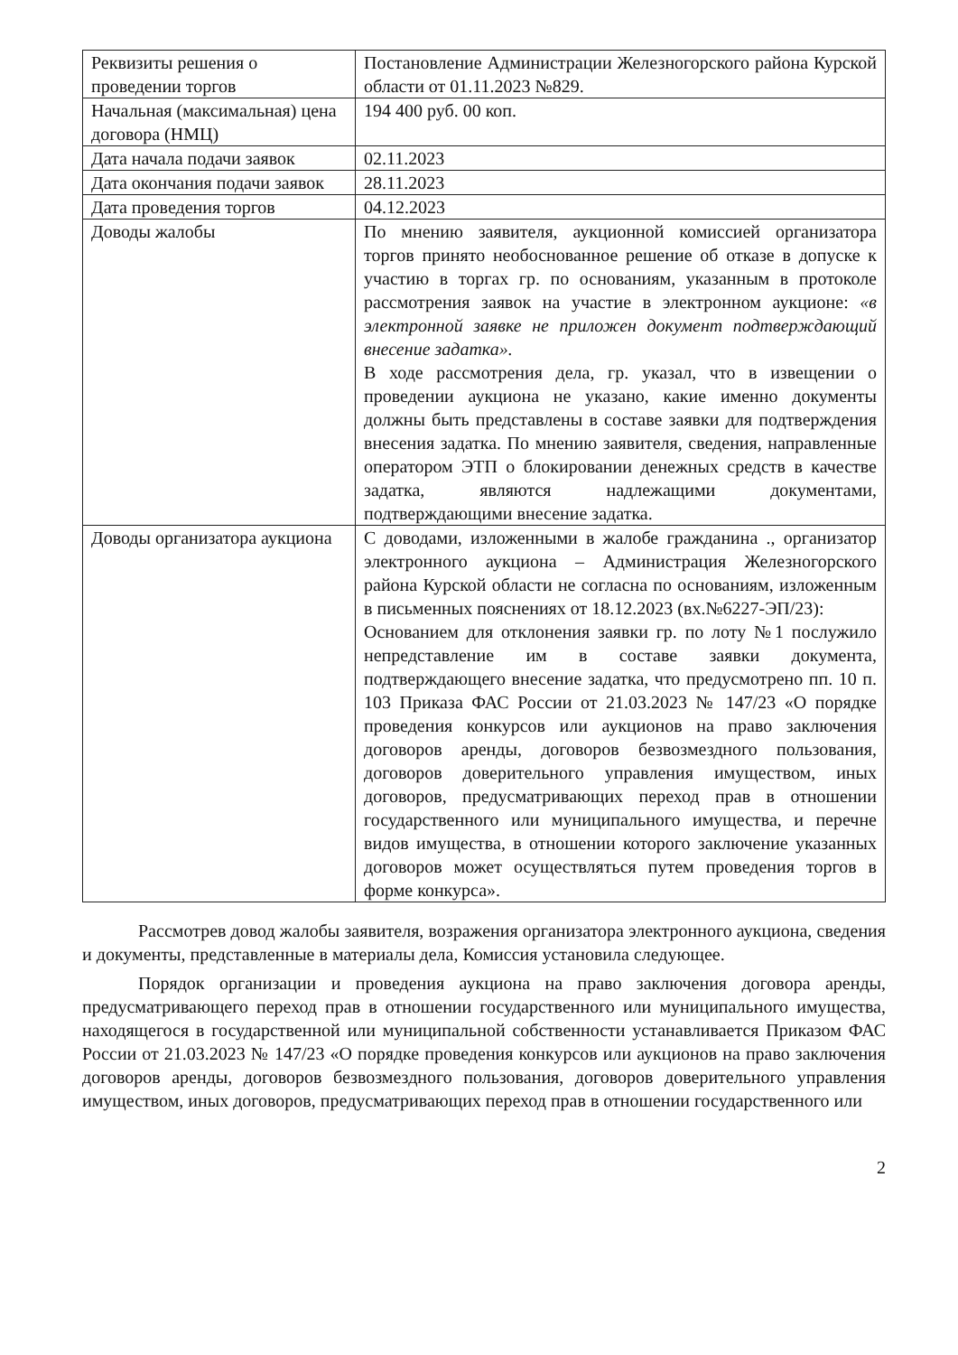| Реквизиты решения о проведении торгов | Постановление Администрации Железногорского района Курской области от 01.11.2023 №829. |
| Начальная (максимальная) цена договора (НМЦ) | 194 400 руб. 00 коп. |
| Дата начала подачи заявок | 02.11.2023 |
| Дата окончания подачи заявок | 28.11.2023 |
| Дата проведения торгов | 04.12.2023 |
| Доводы жалобы | По мнению заявителя, аукционной комиссией организатора торгов принято необоснованное решение об отказе в допуске к участию в торгах гр. по основаниям, указанным в протоколе рассмотрения заявок на участие в электронном аукционе: «в электронной заявке не приложен документ подтверждающий внесение задатка». В ходе рассмотрения дела, гр. указал, что в извещении о проведении аукциона не указано, какие именно документы должны быть представлены в составе заявки для подтверждения внесения задатка. По мнению заявителя, сведения, направленные оператором ЭТП о блокировании денежных средств в качестве задатка, являются надлежащими документами, подтверждающими внесение задатка. |
| Доводы организатора аукциона | С доводами, изложенными в жалобе гражданина ., организатор электронного аукциона – Администрация Железногорского района Курской области не согласна по основаниям, изложенным в письменных пояснениях от 18.12.2023 (вх.№6227-ЭП/23): Основанием для отклонения заявки гр. по лоту №1 послужило непредставление им в составе заявки документа, подтверждающего внесение задатка, что предусмотрено пп. 10 п. 103 Приказа ФАС России от 21.03.2023 № 147/23 «О порядке проведения конкурсов или аукционов на право заключения договоров аренды, договоров безвозмездного пользования, договоров доверительного управления имуществом, иных договоров, предусматривающих переход прав в отношении государственного или муниципального имущества, и перечне видов имущества, в отношении которого заключение указанных договоров может осуществляться путем проведения торгов в форме конкурса». |
Рассмотрев довод жалобы заявителя, возражения организатора электронного аукциона, сведения и документы, представленные в материалы дела, Комиссия установила следующее.
Порядок организации и проведения аукциона на право заключения договора аренды, предусматривающего переход прав в отношении государственного или муниципального имущества, находящегося в государственной или муниципальной собственности устанавливается Приказом ФАС России от 21.03.2023 № 147/23 «О порядке проведения конкурсов или аукционов на право заключения договоров аренды, договоров безвозмездного пользования, договоров доверительного управления имуществом, иных договоров, предусматривающих переход прав в отношении государственного или
2